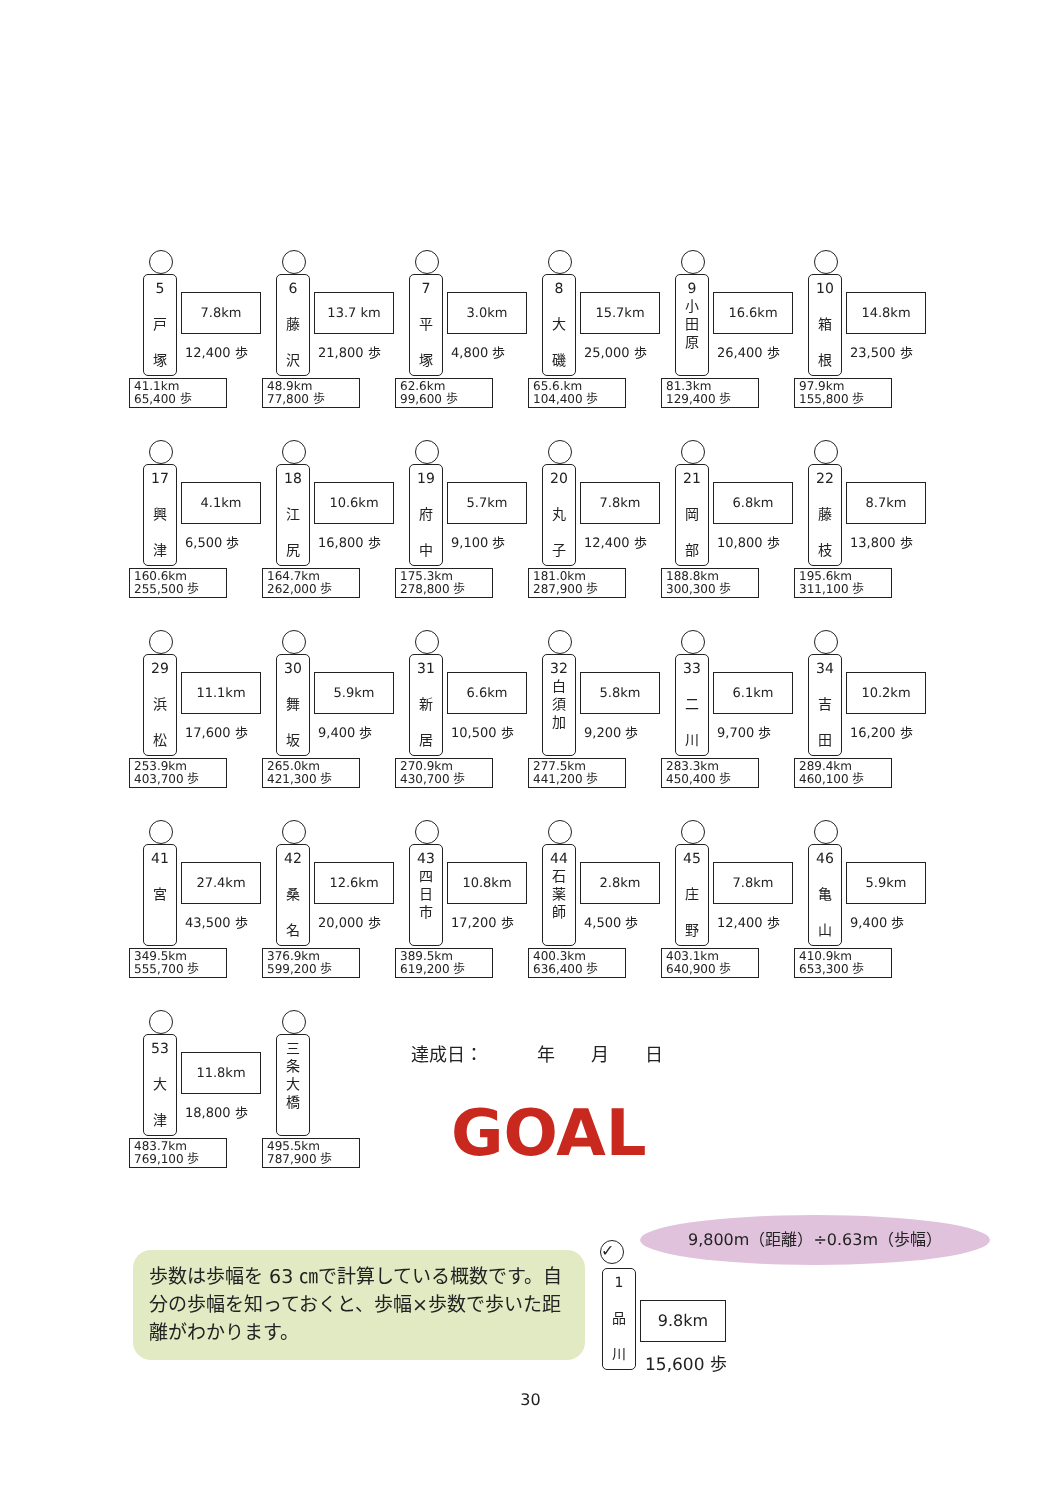5
戸
塚
7.8km
12,400 歩
41.1km
65,400 歩
6
藤
沢
13.7 km
21,800 歩
48.9km
77,800 歩
7
平
塚
3.0km
4,800 歩
62.6km
99,600 歩
8
大
磯
15.7km
25,000 歩
65.6.km
104,400 歩
9
小
田
原
16.6km
26,400 歩
81.3km
129,400 歩
10
箱
根
14.8km
23,500 歩
97.9km
155,800 歩
17
興
津
4.1km
6,500 歩
160.6km
255,500 歩
18
江
尻
10.6km
16,800 歩
164.7km
262,000 歩
19
府
中
5.7km
9,100 歩
175.3km
278,800 歩
20
丸
子
7.8km
12,400 歩
181.0km
287,900 歩
21
岡
部
6.8km
10,800 歩
188.8km
300,300 歩
22
藤
枝
8.7km
13,800 歩
195.6km
311,100 歩
29
浜
松
11.1km
17,600 歩
253.9km
403,700 歩
30
舞
坂
5.9km
9,400 歩
265.0km
421,300 歩
31
新
居
6.6km
10,500 歩
270.9km
430,700 歩
32
白
須
加
5.8km
9,200 歩
277.5km
441,200 歩
33
二
川
6.1km
9,700 歩
283.3km
450,400 歩
34
吉
田
10.2km
16,200 歩
289.4km
460,100 歩
41
宮
27.4km
43,500 歩
349.5km
555,700 歩
42
桑
名
12.6km
20,000 歩
376.9km
599,200 歩
43
四
日
市
10.8km
17,200 歩
389.5km
619,200 歩
44
石
薬
師
2.8km
4,500 歩
400.3km
636,400 歩
45
庄
野
7.8km
12,400 歩
403.1km
640,900 歩
46
亀
山
5.9km
9,400 歩
410.9km
653,300 歩
53
大
津
11.8km
18,800 歩
483.7km
769,100 歩
三
条
大
橋
495.5km
787,900 歩
達成日：　　　年　　月　　日
GOAL
9,800m（距離）÷0.63m（歩幅）
✓
1
品
川
9.8km
15,600 歩
歩数は歩幅を 63 ㎝で計算している概数です。自分の歩幅を知っておくと、歩幅×歩数で歩いた距離がわかります。
30